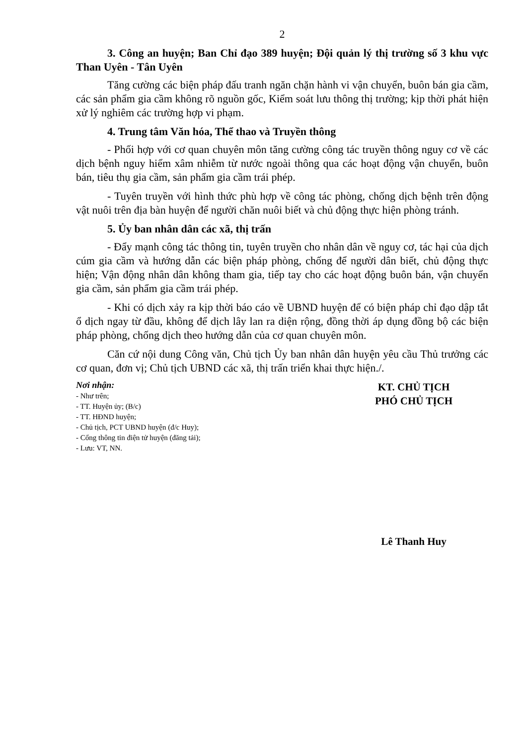2
3. Công an huyện; Ban Chỉ đạo 389 huyện; Đội quản lý thị trường số 3 khu vực Than Uyên - Tân Uyên
Tăng cường các biện pháp đấu tranh ngăn chặn hành vi vận chuyển, buôn bán gia cầm, các sản phẩm gia cầm không rõ nguồn gốc, Kiểm soát lưu thông thị trường; kịp thời phát hiện xử lý nghiêm các trường hợp vi phạm.
4. Trung tâm Văn hóa, Thể thao và Truyền thông
- Phối hợp với cơ quan chuyên môn tăng cường công tác truyền thông nguy cơ về các dịch bệnh nguy hiểm xâm nhiễm từ nước ngoài thông qua các hoạt động vận chuyển, buôn bán, tiêu thụ gia cầm, sản phẩm gia cầm trái phép.
- Tuyên truyền với hình thức phù hợp về công tác phòng, chống dịch bệnh trên động vật nuôi trên địa bàn huyện để người chăn nuôi biết và chủ động thực hiện phòng tránh.
5. Ủy ban nhân dân các xã, thị trấn
- Đẩy mạnh công tác thông tin, tuyên truyền cho nhân dân về nguy cơ, tác hại của dịch cúm gia cầm và hướng dẫn các biện pháp phòng, chống để người dân biết, chủ động thực hiện; Vận động nhân dân không tham gia, tiếp tay cho các hoạt động buôn bán, vận chuyển gia cầm, sản phẩm gia cầm trái phép.
- Khi có dịch xảy ra kịp thời báo cáo về UBND huyện để có biện pháp chỉ đạo dập tắt ổ dịch ngay từ đầu, không để dịch lây lan ra diện rộng, đồng thời áp dụng đồng bộ các biện pháp phòng, chống dịch theo hướng dẫn của cơ quan chuyên môn.
Căn cứ nội dung Công văn, Chủ tịch Ủy ban nhân dân huyện yêu cầu Thủ trưởng các cơ quan, đơn vị; Chủ tịch UBND các xã, thị trấn triển khai thực hiện./.
Nơi nhận:
- Như trên;
- TT. Huyện ủy; (B/c)
- TT. HĐND huyện;
- Chủ tịch, PCT UBND huyện (đ/c Huy);
- Cổng thông tin điện tử huyện (đăng tải);
- Lưu: VT, NN.
KT. CHỦ TỊCH
PHÓ CHỦ TỊCH
Lê Thanh Huy